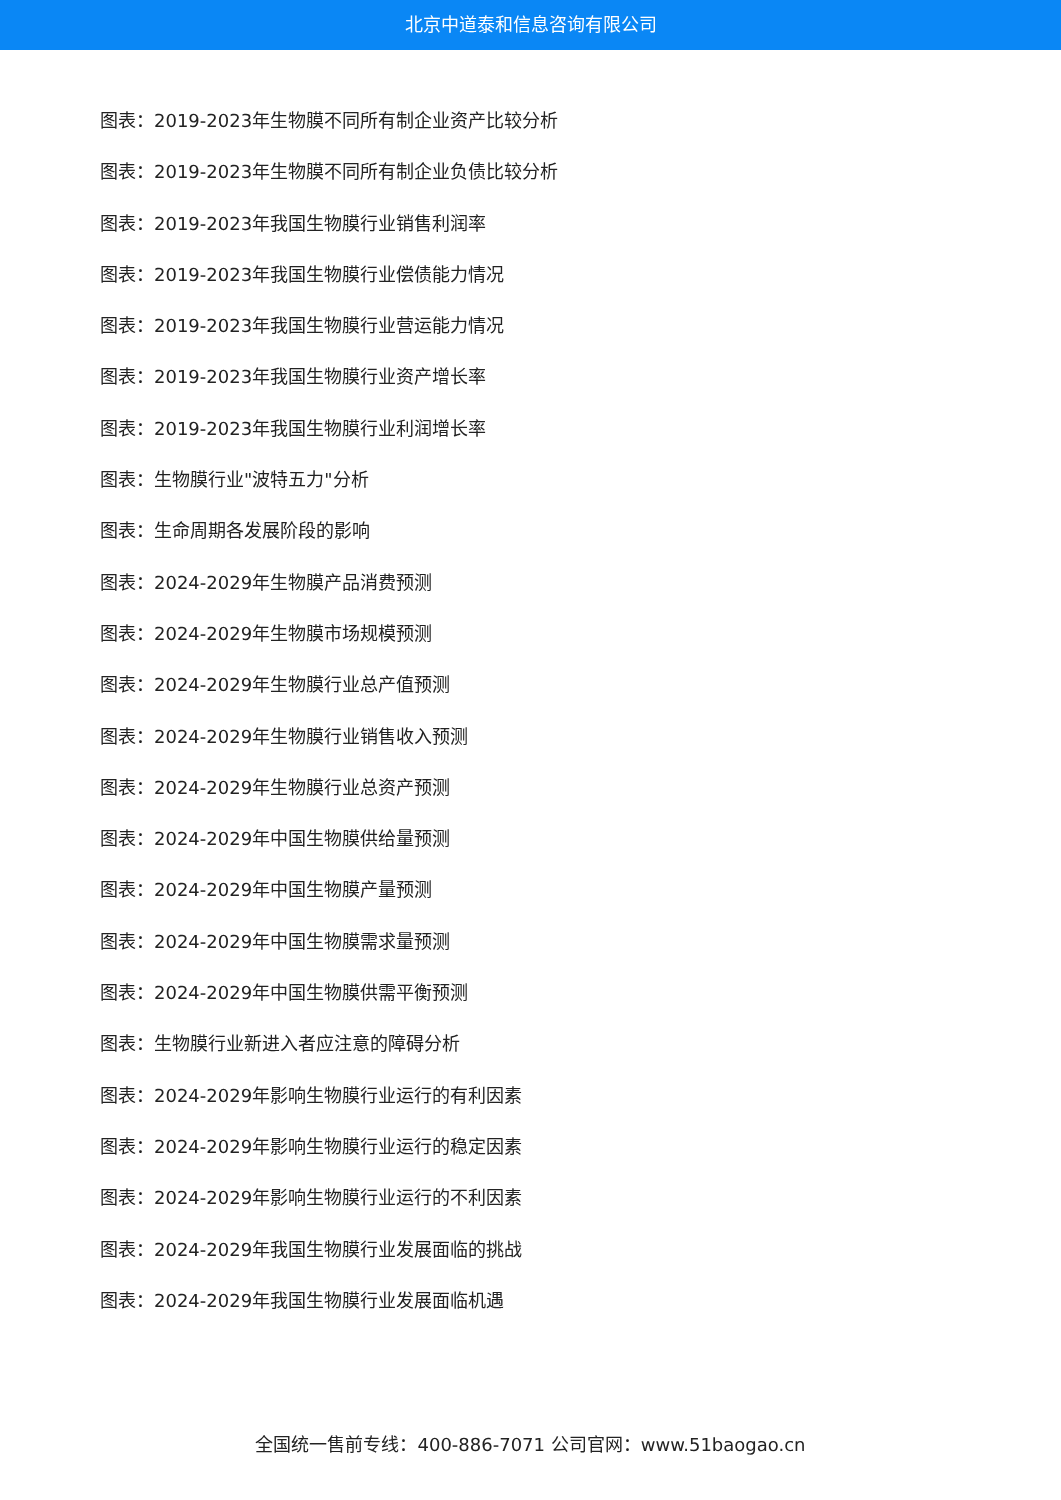北京中道泰和信息咨询有限公司
图表：2019-2023年生物膜不同所有制企业资产比较分析
图表：2019-2023年生物膜不同所有制企业负债比较分析
图表：2019-2023年我国生物膜行业销售利润率
图表：2019-2023年我国生物膜行业偿债能力情况
图表：2019-2023年我国生物膜行业营运能力情况
图表：2019-2023年我国生物膜行业资产增长率
图表：2019-2023年我国生物膜行业利润增长率
图表：生物膜行业"波特五力"分析
图表：生命周期各发展阶段的影响
图表：2024-2029年生物膜产品消费预测
图表：2024-2029年生物膜市场规模预测
图表：2024-2029年生物膜行业总产值预测
图表：2024-2029年生物膜行业销售收入预测
图表：2024-2029年生物膜行业总资产预测
图表：2024-2029年中国生物膜供给量预测
图表：2024-2029年中国生物膜产量预测
图表：2024-2029年中国生物膜需求量预测
图表：2024-2029年中国生物膜供需平衡预测
图表：生物膜行业新进入者应注意的障碍分析
图表：2024-2029年影响生物膜行业运行的有利因素
图表：2024-2029年影响生物膜行业运行的稳定因素
图表：2024-2029年影响生物膜行业运行的不利因素
图表：2024-2029年我国生物膜行业发展面临的挑战
图表：2024-2029年我国生物膜行业发展面临机遇
全国统一售前专线：400-886-7071 公司官网：www.51baogao.cn